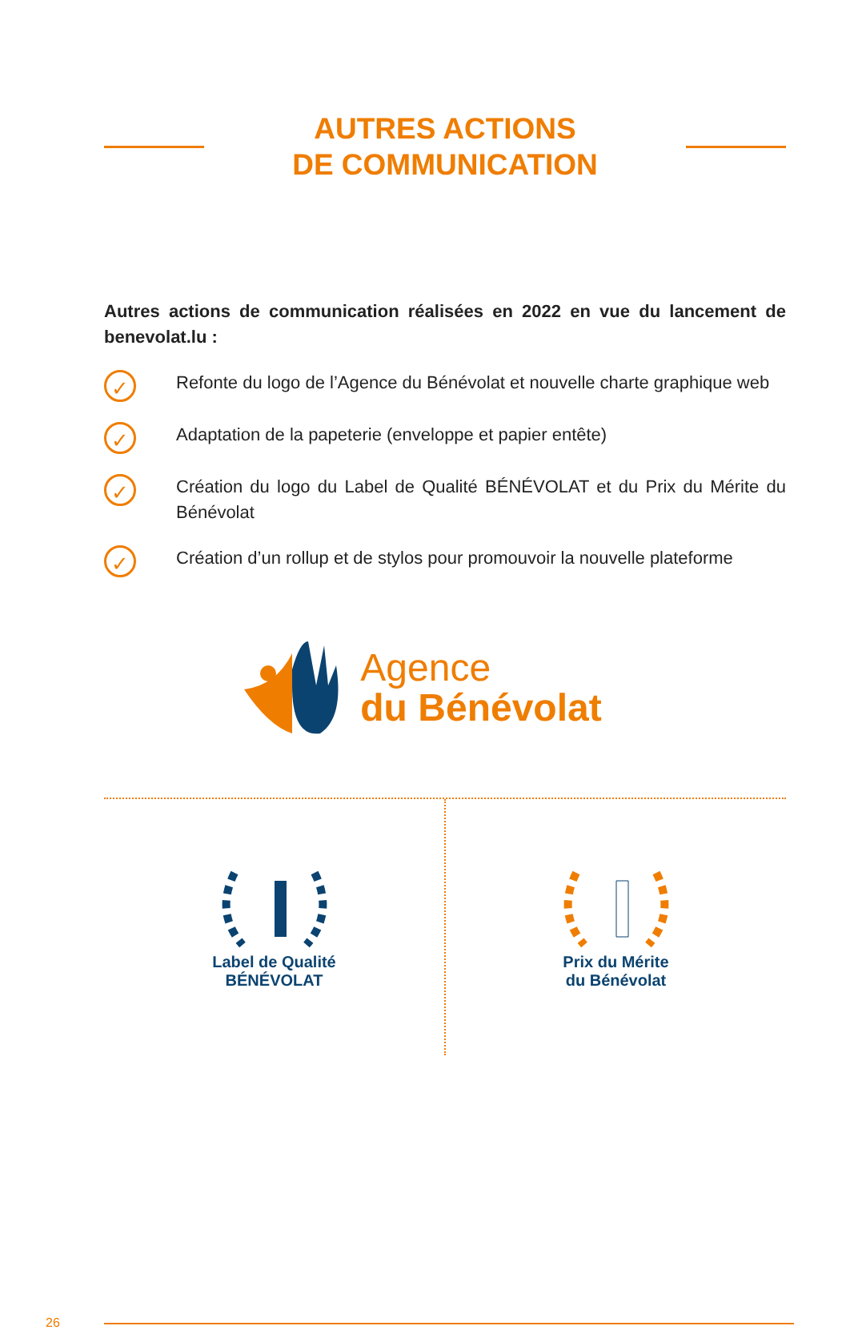AUTRES ACTIONS
DE COMMUNICATION
Autres actions de communication réalisées en 2022 en vue du lancement de benevolat.lu :
✓
Refonte du logo de l’Agence du Bénévolat et nouvelle charte graphique web
✓
Adaptation de la papeterie (enveloppe et papier entête)
✓
Création du logo du Label de Qualité BÉNÉVOLAT et du Prix du Mérite du Bénévolat
✓
Création d’un rollup et de stylos pour promouvoir la nouvelle plateforme
Agence
du Bénévolat
Label de Qualité
BÉNÉVOLAT
Prix du Mérite
du Bénévolat
26